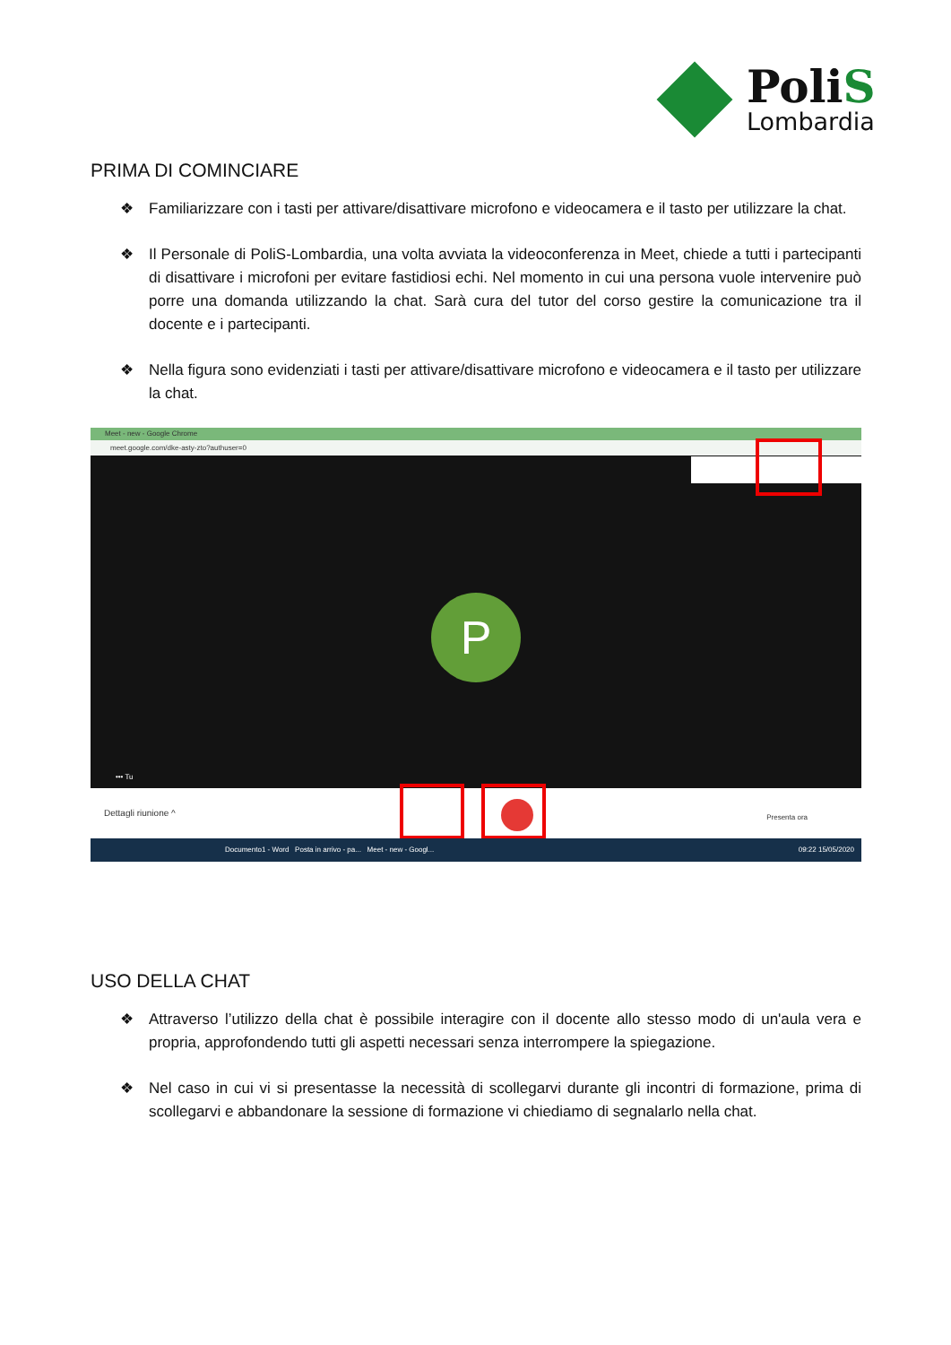PoliS
Lombardia
PRIMA DI COMINCIARE
❖ Familiarizzare con i tasti per attivare/disattivare microfono e videocamera e il tasto per utilizzare la chat.
❖ Il Personale di PoliS-Lombardia, una volta avviata la videoconferenza in Meet, chiede a tutti i partecipanti di disattivare i microfoni per evitare fastidiosi echi. Nel momento in cui una persona vuole intervenire può porre una domanda utilizzando la chat. Sarà cura del tutor del corso gestire la comunicazione tra il docente e i partecipanti.
❖ Nella figura sono evidenziati i tasti per attivare/disattivare microfono e videocamera e il tasto per utilizzare la chat.
Meet - new - Google Chrome
meet.google.com/dke-asty-zto?authuser=0
P
••• Tu
Dettagli riunione ^ Presenta ora
Documento1 - Word Posta in arrivo - pa... Meet - new - Googl... 09:22 15/05/2020
USO DELLA CHAT
❖ Attraverso l’utilizzo della chat è possibile interagire con il docente allo stesso modo di un'aula vera e propria, approfondendo tutti gli aspetti necessari senza interrompere la spiegazione.
❖ Nel caso in cui vi si presentasse la necessità di scollegarvi durante gli incontri di formazione, prima di scollegarvi e abbandonare la sessione di formazione vi chiediamo di segnalarlo nella chat.